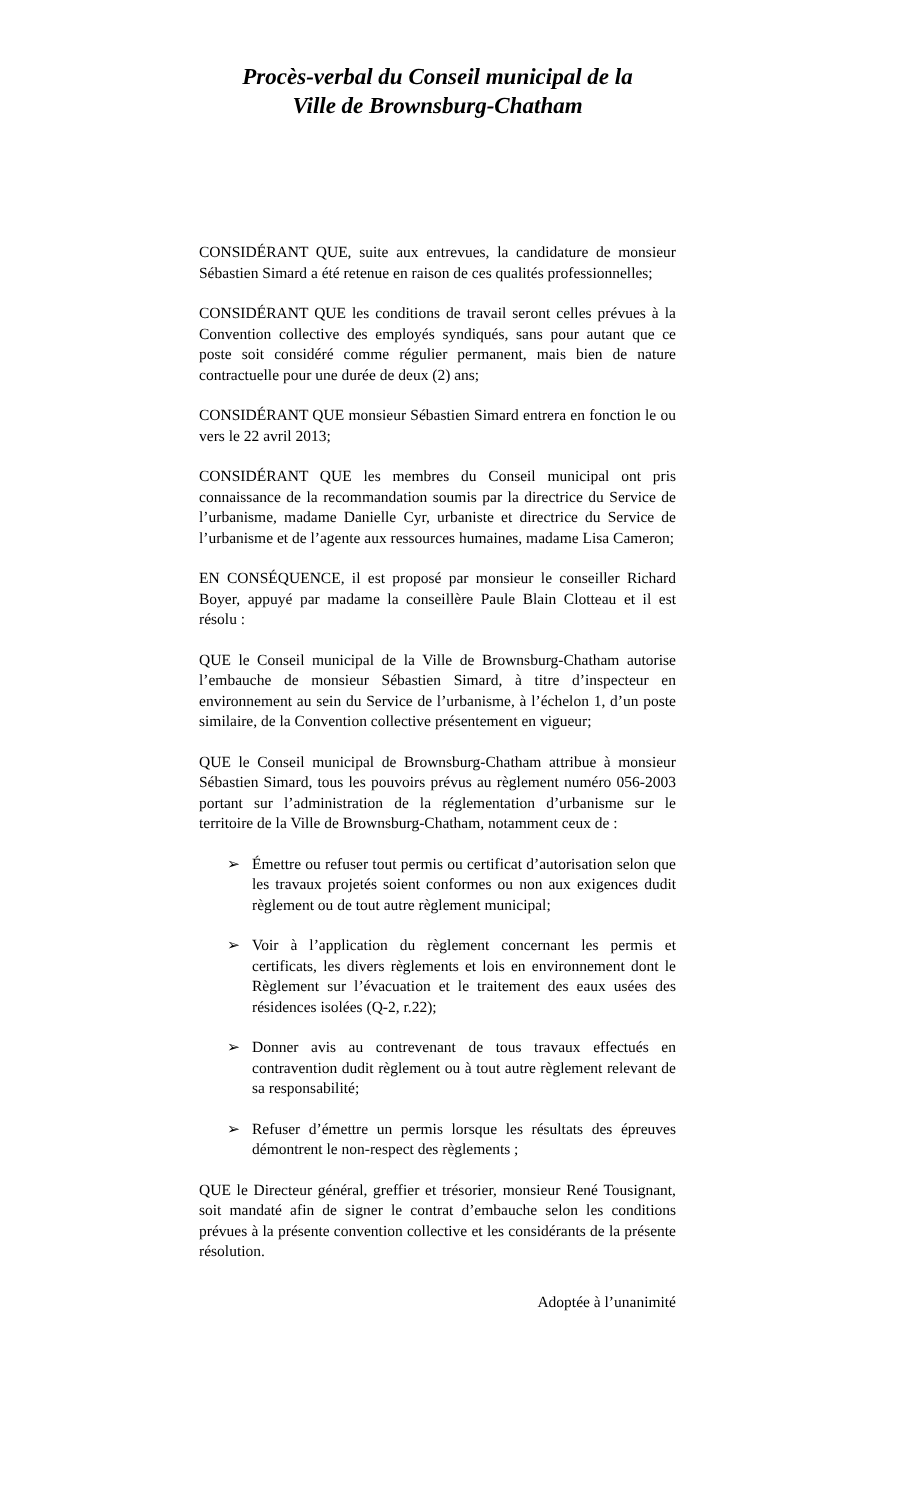Procès-verbal du Conseil municipal de la
Ville de Brownsburg-Chatham
CONSIDÉRANT QUE, suite aux entrevues, la candidature de monsieur Sébastien Simard a été retenue en raison de ces qualités professionnelles;
CONSIDÉRANT QUE les conditions de travail seront celles prévues à la Convention collective des employés syndiqués, sans pour autant que ce poste soit considéré comme régulier permanent, mais bien de nature contractuelle pour une durée de deux (2) ans;
CONSIDÉRANT QUE monsieur Sébastien Simard entrera en fonction le ou vers le 22 avril 2013;
CONSIDÉRANT QUE les membres du Conseil municipal ont pris connaissance de la recommandation soumis par la directrice du Service de l’urbanisme, madame Danielle Cyr, urbaniste et directrice du Service de l’urbanisme et de l’agente aux ressources humaines, madame Lisa Cameron;
EN CONSÉQUENCE, il est proposé par monsieur le conseiller Richard Boyer, appuyé par madame la conseillère Paule Blain Clotteau et il est résolu :
QUE le Conseil municipal de la Ville de Brownsburg-Chatham autorise l’embauche de monsieur Sébastien Simard, à titre d’inspecteur en environnement au sein du Service de l’urbanisme, à l’échelon 1, d’un poste similaire, de la Convention collective présentement en vigueur;
QUE le Conseil municipal de Brownsburg-Chatham attribue à monsieur Sébastien Simard, tous les pouvoirs prévus au règlement numéro 056-2003 portant sur l’administration de la réglementation d’urbanisme sur le territoire de la Ville de Brownsburg-Chatham, notamment ceux de :
➢ Émettre ou refuser tout permis ou certificat d’autorisation selon que les travaux projetés soient conformes ou non aux exigences dudit règlement ou de tout autre règlement municipal;
➢ Voir à l’application du règlement concernant les permis et certificats, les divers règlements et lois en environnement dont le Règlement sur l’évacuation et le traitement des eaux usées des résidences isolées (Q-2, r.22);
➢ Donner avis au contrevenant de tous travaux effectués en contravention dudit règlement ou à tout autre règlement relevant de sa responsabilité;
➢ Refuser d’émettre un permis lorsque les résultats des épreuves démontrent le non-respect des règlements ;
QUE le Directeur général, greffier et trésorier, monsieur René Tousignant, soit mandaté afin de signer le contrat d’embauche selon les conditions prévues à la présente convention collective et les considérants de la présente résolution.
Adoptée à l’unanimité